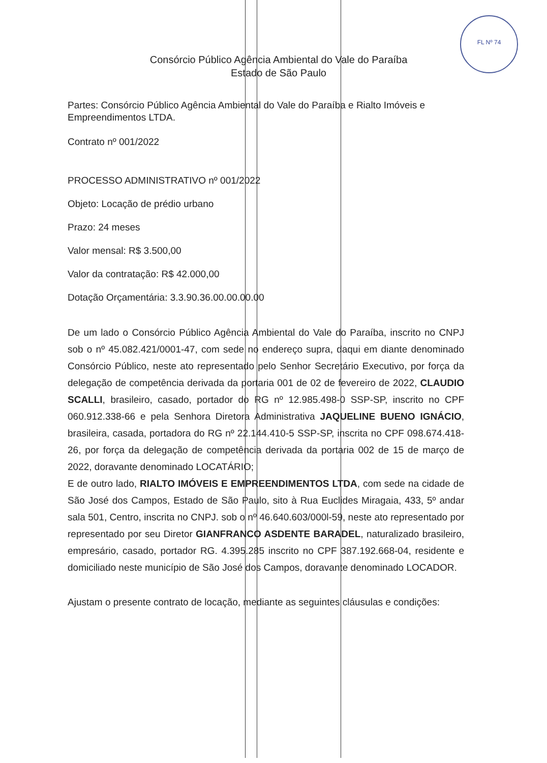FL Nº 74
Consórcio Público Agência Ambiental do Vale do Paraíba
Estado de São Paulo
Partes: Consórcio Público Agência Ambiental do Vale do Paraíba e Rialto Imóveis e Empreendimentos LTDA.
Contrato nº 001/2022
PROCESSO ADMINISTRATIVO nº 001/2022
Objeto: Locação de prédio urbano
Prazo: 24 meses
Valor mensal: R$ 3.500,00
Valor da contratação: R$ 42.000,00
Dotação Orçamentária: 3.3.90.36.00.00.00.00
De um lado o Consórcio Público Agência Ambiental do Vale do Paraíba, inscrito no CNPJ sob o nº 45.082.421/0001-47, com sede no endereço supra, daqui em diante denominado Consórcio Público, neste ato representado pelo Senhor Secretário Executivo, por força da delegação de competência derivada da portaria 001 de 02 de fevereiro de 2022, CLAUDIO SCALLI, brasileiro, casado, portador do RG nº 12.985.498-0 SSP-SP, inscrito no CPF 060.912.338-66 e pela Senhora Diretora Administrativa JAQUELINE BUENO IGNÁCIO, brasileira, casada, portadora do RG nº 22.144.410-5 SSP-SP, inscrita no CPF 098.674.418-26, por força da delegação de competência derivada da portaria 002 de 15 de março de 2022, doravante denominado LOCATÁRIO;
E de outro lado, RIALTO IMÓVEIS E EMPREENDIMENTOS LTDA, com sede na cidade de São José dos Campos, Estado de São Paulo, sito à Rua Euclides Miragaia, 433, 5º andar sala 501, Centro, inscrita no CNPJ. sob o nº 46.640.603/000l-59, neste ato representado por representado por seu Diretor GIANFRANCO ASDENTE BARADEL, naturalizado brasileiro, empresário, casado, portador RG. 4.395.285 inscrito no CPF 387.192.668-04, residente e domiciliado neste município de São José dos Campos, doravante denominado LOCADOR.
Ajustam o presente contrato de locação, mediante as seguintes cláusulas e condições: